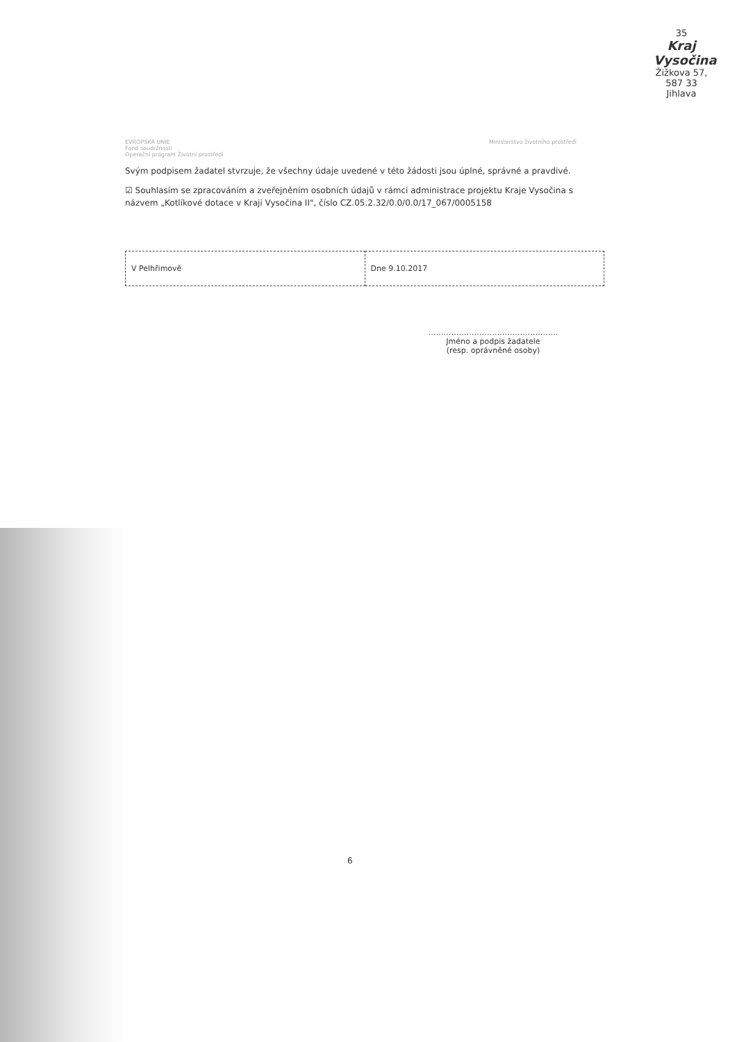35
Kraj Vysočina
Žižkova 57, 587 33 Jihlava
EVROPSKÁ UNIE
Fond soudržnosti
Operační program Životní prostředí
Ministerstvo životního prostředí
Svým podpisem žadatel stvrzuje, že všechny údaje uvedené v této žádosti jsou úplné, správné a pravdivé.
☑ Souhlasím se zpracováním a zveřejněním osobních údajů v rámci administrace projektu Kraje Vysočina s názvem „Kotlíkové dotace v Kraji Vysočina II", číslo CZ.05.2.32/0.0/0.0/17_067/0005158
| V Pelhřimově | Dne 9.10.2017 |
……………………………………………
Jméno a podpis žadatele
(resp. oprávněné osoby)
6